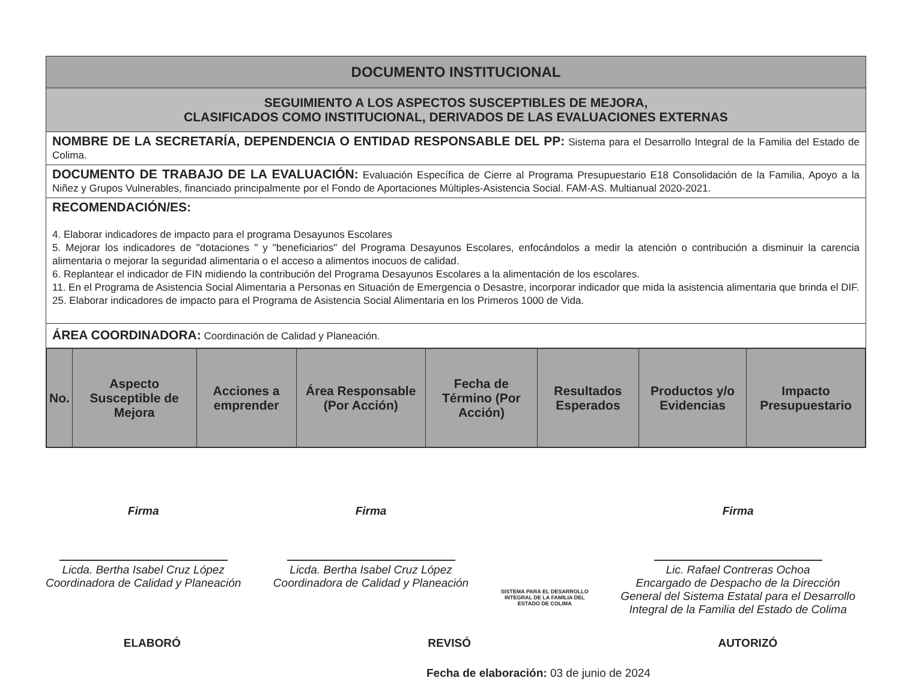DOCUMENTO INSTITUCIONAL
SEGUIMIENTO A LOS ASPECTOS SUSCEPTIBLES DE MEJORA,
CLASIFICADOS COMO INSTITUCIONAL, DERIVADOS DE LAS EVALUACIONES EXTERNAS
NOMBRE DE LA SECRETARÍA, DEPENDENCIA O ENTIDAD RESPONSABLE DEL PP: Sistema para el Desarrollo Integral de la Familia del Estado de Colima.
DOCUMENTO DE TRABAJO DE LA EVALUACIÓN: Evaluación Específica de Cierre al Programa Presupuestario E18 Consolidación de la Familia, Apoyo a la Niñez y Grupos Vulnerables, financiado principalmente por el Fondo de Aportaciones Múltiples-Asistencia Social. FAM-AS. Multianual 2020-2021.
RECOMENDACIÓN/ES:
4. Elaborar indicadores de impacto para el programa Desayunos Escolares
5. Mejorar los indicadores de "dotaciones " y "beneficiarios" del Programa Desayunos Escolares, enfocándolos a medir la atención o contribución a disminuir la carencia alimentaria o mejorar la seguridad alimentaria o el acceso a alimentos inocuos de calidad.
6. Replantear el indicador de FIN midiendo la contribución del Programa Desayunos Escolares a la alimentación de los escolares.
11. En el Programa de Asistencia Social Alimentaria a Personas en Situación de Emergencia o Desastre, incorporar indicador que mida la asistencia alimentaria que brinda el DIF.
25. Elaborar indicadores de impacto para el Programa de Asistencia Social Alimentaria en los Primeros 1000 de Vida.
ÁREA COORDINADORA: Coordinación de Calidad y Planeación.
| No. | Aspecto Susceptible de Mejora | Acciones a emprender | Área Responsable (Por Acción) | Fecha de Término (Por Acción) | Resultados Esperados | Productos y/o Evidencias | Impacto Presupuestario |
| --- | --- | --- | --- | --- | --- | --- | --- |
Firma
Licda. Bertha Isabel Cruz López
Coordinadora de Calidad y Planeación
Firma
Licda. Bertha Isabel Cruz López
Coordinadora de Calidad y Planeación
SISTEMA PARA EL DESARROLLO
INTEGRAL DE LA FAMILIA DEL
ESTADO DE COLIMA
Firma
Lic. Rafael Contreras Ochoa
Encargado de Despacho de la Dirección
General del Sistema Estatal para el Desarrollo
Integral de la Familia del Estado de Colima
ELABORÓ REVISÓ AUTORIZÓ
Fecha de elaboración: 03 de junio de 2024